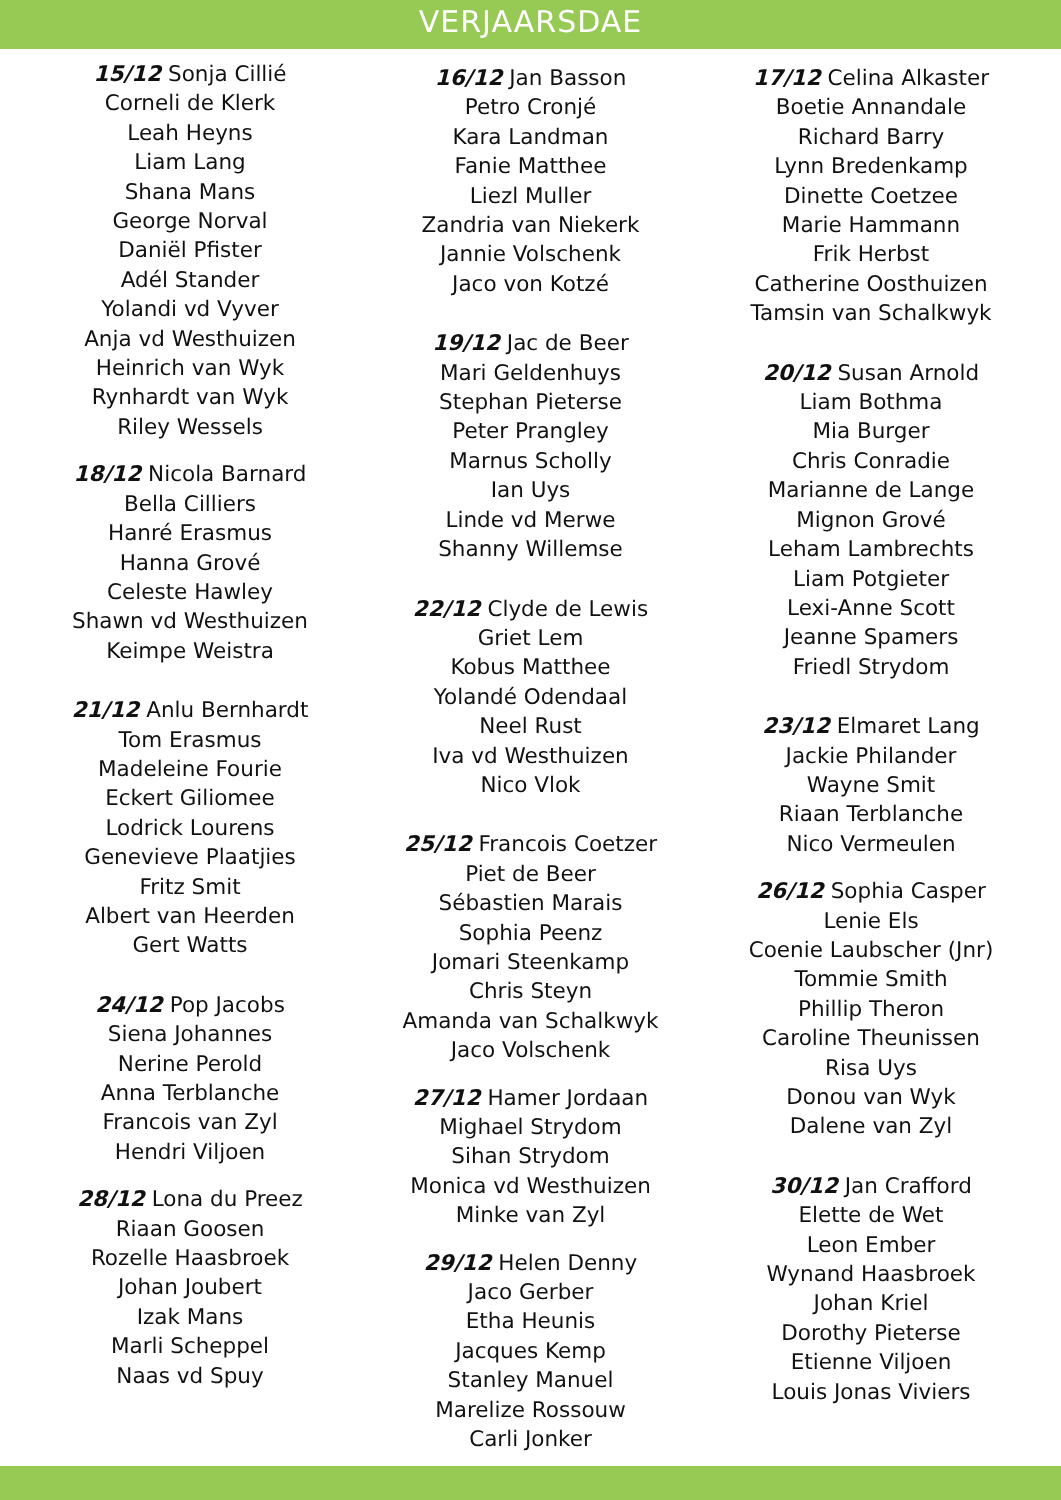VERJAARSDAE
15/12 Sonja Cillié
Corneli de Klerk
Leah Heyns
Liam Lang
Shana Mans
George Norval
Daniël Pfister
Adél Stander
Yolandi vd Vyver
Anja vd Westhuizen
Heinrich van Wyk
Rynhardt van Wyk
Riley Wessels
18/12 Nicola Barnard
Bella Cilliers
Hanré Erasmus
Hanna Grové
Celeste Hawley
Shawn vd Westhuizen
Keimpe Weistra
21/12 Anlu Bernhardt
Tom Erasmus
Madeleine Fourie
Eckert Giliomee
Lodrick Lourens
Genevieve Plaatjies
Fritz Smit
Albert van Heerden
Gert Watts
24/12 Pop Jacobs
Siena Johannes
Nerine Perold
Anna Terblanche
Francois van Zyl
Hendri Viljoen
28/12 Lona du Preez
Riaan Goosen
Rozelle Haasbroek
Johan Joubert
Izak Mans
Marli Scheppel
Naas vd Spuy
16/12 Jan Basson
Petro Cronjé
Kara Landman
Fanie Matthee
Liezl Muller
Zandria van Niekerk
Jannie Volschenk
Jaco von Kotzé
19/12 Jac de Beer
Mari Geldenhuys
Stephan Pieterse
Peter Prangley
Marnus Scholly
Ian Uys
Linde vd Merwe
Shanny Willemse
22/12 Clyde de Lewis
Griet Lem
Kobus Matthee
Yolandé Odendaal
Neel Rust
Iva vd Westhuizen
Nico Vlok
25/12 Francois Coetzer
Piet de Beer
Sébastien Marais
Sophia Peenz
Jomari Steenkamp
Chris Steyn
Amanda van Schalkwyk
Jaco Volschenk
27/12 Hamer Jordaan
Mighael Strydom
Sihan Strydom
Monica vd Westhuizen
Minke van Zyl
29/12 Helen Denny
Jaco Gerber
Etha Heunis
Jacques Kemp
Stanley Manuel
Marelize Rossouw
Carli Jonker
17/12 Celina Alkaster
Boetie Annandale
Richard Barry
Lynn Bredenkamp
Dinette Coetzee
Marie Hammann
Frik Herbst
Catherine Oosthuizen
Tamsin van Schalkwyk
20/12 Susan Arnold
Liam Bothma
Mia Burger
Chris Conradie
Marianne de Lange
Mignon Grové
Leham Lambrechts
Liam Potgieter
Lexi-Anne Scott
Jeanne Spamers
Friedl Strydom
23/12 Elmaret Lang
Jackie Philander
Wayne Smit
Riaan Terblanche
Nico Vermeulen
26/12 Sophia Casper
Lenie Els
Coenie Laubscher (Jnr)
Tommie Smith
Phillip Theron
Caroline Theunissen
Risa Uys
Donou van Wyk
Dalene van Zyl
30/12 Jan Crafford
Elette de Wet
Leon Ember
Wynand Haasbroek
Johan Kriel
Dorothy Pieterse
Etienne Viljoen
Louis Jonas Viviers